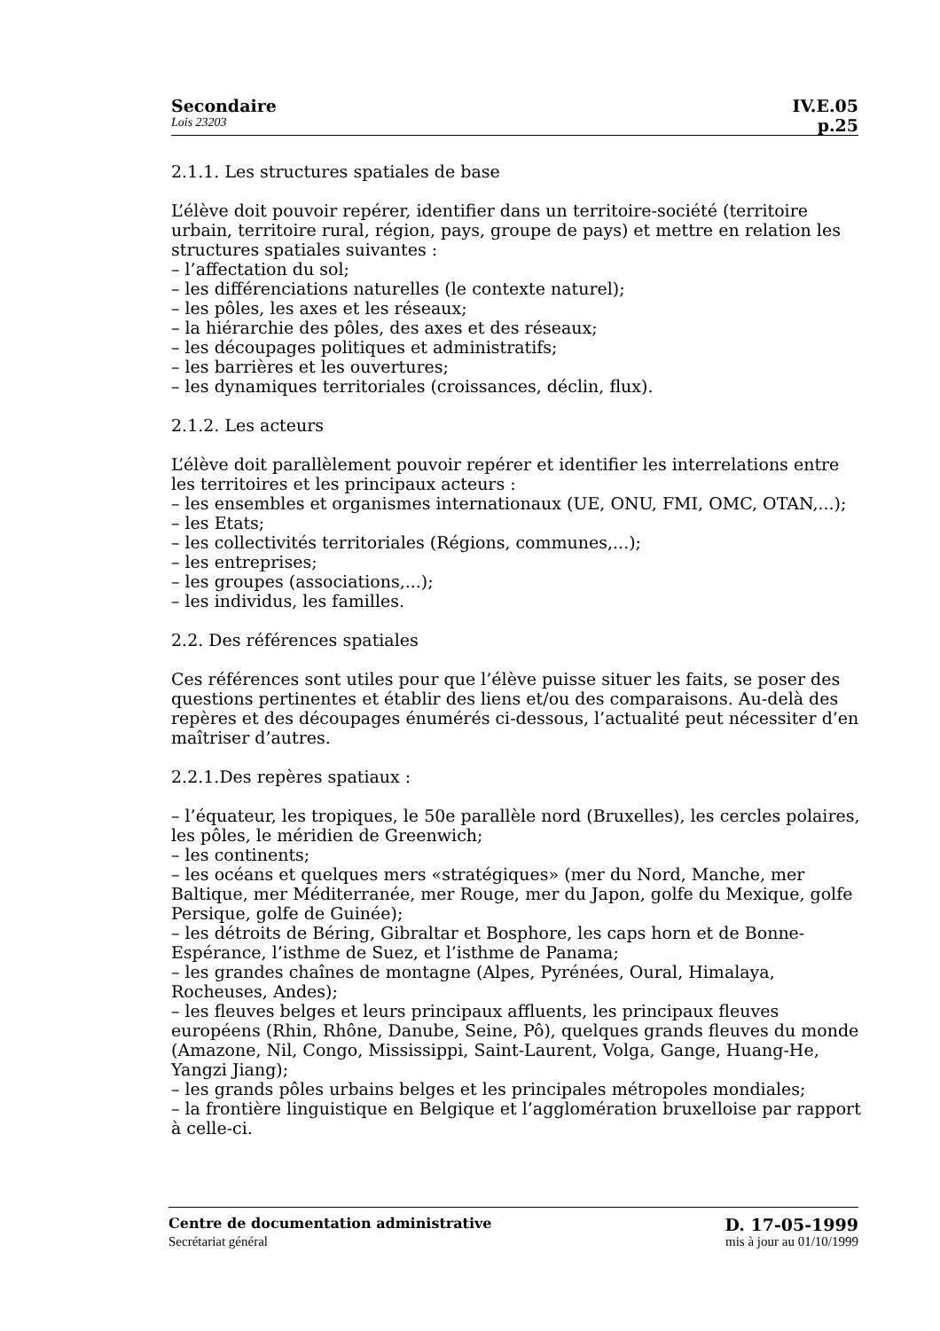Secondaire IV.E.05
Lois 23203 p.25
2.1.1. Les structures spatiales de base
L’élève doit pouvoir repérer, identifier dans un territoire-société (territoire urbain, territoire rural, région, pays, groupe de pays) et mettre en relation les structures spatiales suivantes :
– l’affectation du sol;
– les différenciations naturelles (le contexte naturel);
– les pôles, les axes et les réseaux;
– la hiérarchie des pôles, des axes et des réseaux;
– les découpages politiques et administratifs;
– les barrières et les ouvertures;
– les dynamiques territoriales (croissances, déclin, flux).
2.1.2. Les acteurs
L’élève doit parallèlement pouvoir repérer et identifier les interrelations entre les territoires et les principaux acteurs :
– les ensembles et organismes internationaux (UE, ONU, FMI, OMC, OTAN,...);
– les Etats;
– les collectivités territoriales (Régions, communes,...);
– les entreprises;
– les groupes (associations,...);
– les individus, les familles.
2.2. Des références spatiales
Ces références sont utiles pour que l’élève puisse situer les faits, se poser des questions pertinentes et établir des liens et/ou des comparaisons. Au-delà des repères et des découpages énumérés ci-dessous, l’actualité peut nécessiter d’en maîtriser d’autres.
2.2.1.Des repères spatiaux :
– l’équateur, les tropiques, le 50e parallèle nord (Bruxelles), les cercles polaires, les pôles, le méridien de Greenwich;
– les continents;
– les océans et quelques mers «stratégiques» (mer du Nord, Manche, mer Baltique, mer Méditerranée, mer Rouge, mer du Japon, golfe du Mexique, golfe Persique, golfe de Guinée);
– les détroits de Béring, Gibraltar et Bosphore, les caps horn et de Bonne-Espérance, l’isthme de Suez, et l’isthme de Panama;
– les grandes chaînes de montagne (Alpes, Pyrénées, Oural, Himalaya, Rocheuses, Andes);
– les fleuves belges et leurs principaux affluents, les principaux fleuves européens (Rhin, Rhône, Danube, Seine, Pô), quelques grands fleuves du monde (Amazone, Nil, Congo, Mississippi, Saint-Laurent, Volga, Gange, Huang-He, Yangzi Jiang);
– les grands pôles urbains belges et les principales métropoles mondiales;
– la frontière linguistique en Belgique et l’agglomération bruxelloise par rapport à celle-ci.
Centre de documentation administrative D. 17-05-1999
Secrétariat général mis à jour au 01/10/1999